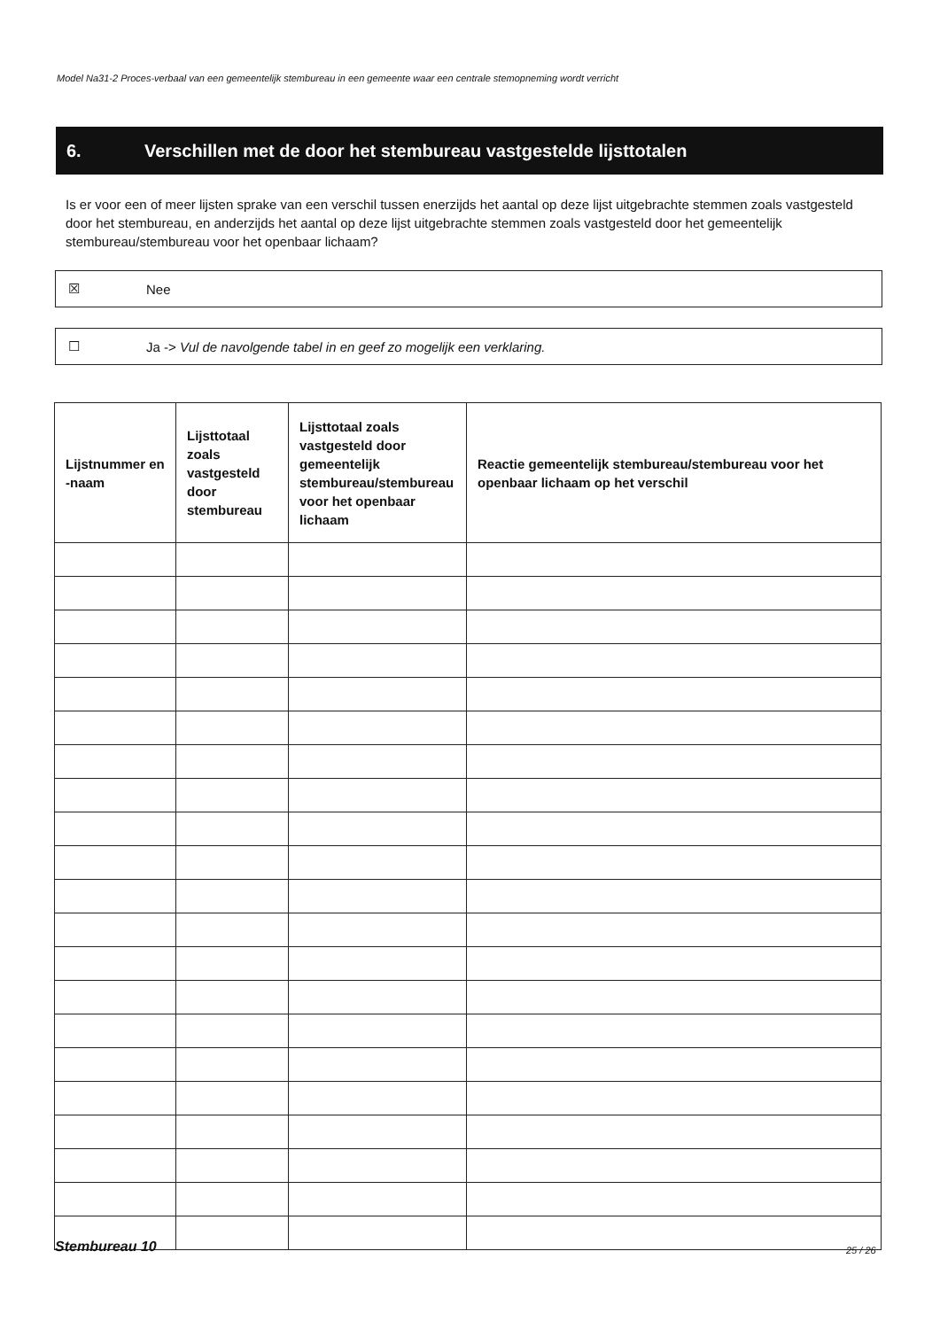Model Na31-2 Proces-verbaal van een gemeentelijk stembureau in een gemeente waar een centrale stemopneming wordt verricht
6. Verschillen met de door het stembureau vastgestelde lijsttotalen
Is er voor een of meer lijsten sprake van een verschil tussen enerzijds het aantal op deze lijst uitgebrachte stemmen zoals vastgesteld door het stembureau, en anderzijds het aantal op deze lijst uitgebrachte stemmen zoals vastgesteld door het gemeentelijk stembureau/stembureau voor het openbaar lichaam?
☒ Nee
☐ Ja -> Vul de navolgende tabel in en geef zo mogelijk een verklaring.
| Lijstnummer en -naam | Lijsttotaal zoals vastgesteld door stembureau | Lijsttotaal zoals vastgesteld door gemeentelijk stembureau/stembureau voor het openbaar lichaam | Reactie gemeentelijk stembureau/stembureau voor het openbaar lichaam op het verschil |
| --- | --- | --- | --- |
Stembureau 10 25 / 26